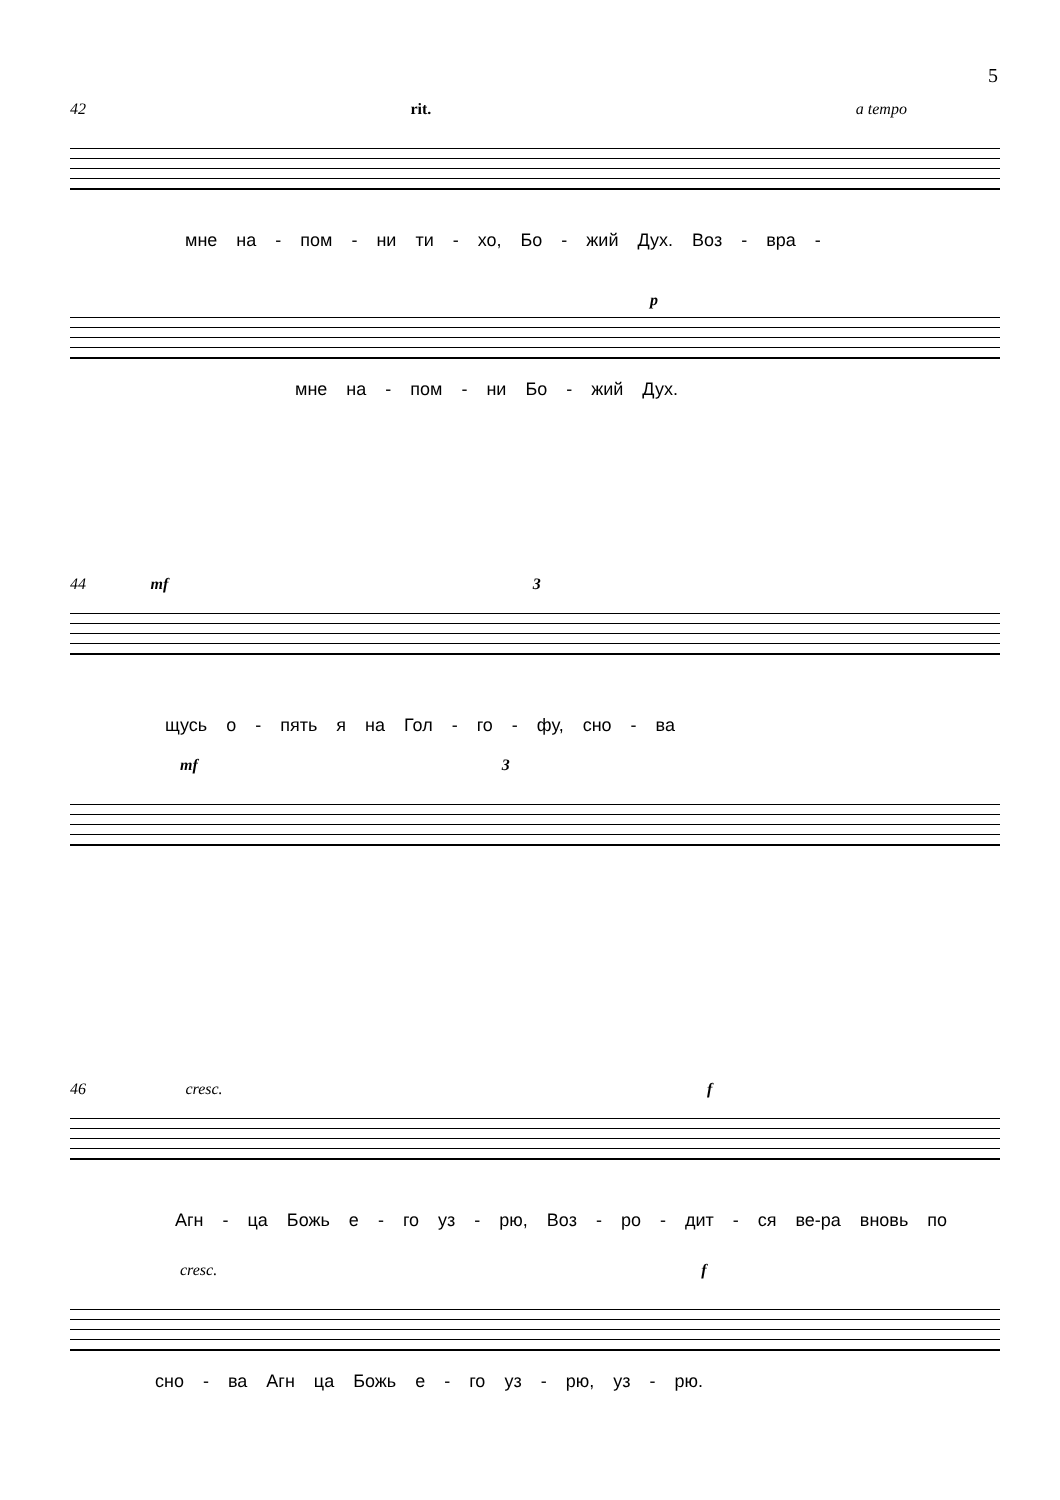5
42 rit. a tempo
мне на - пом - ни ти - хо, Бо - жий Дух. Воз - вра -
p
мне на - пом - ни Бо - жий Дух.
44 mf 3
щусь о - пять я на Гол - го - фу, сно - ва
mf 3
46 cresc. f
Агн - ца Божь е - го уз - рю, Воз - ро - дит - ся ве-ра вновь по
cresc. f
сно - ва Агн ца Божь е - го уз - рю, уз - рю.